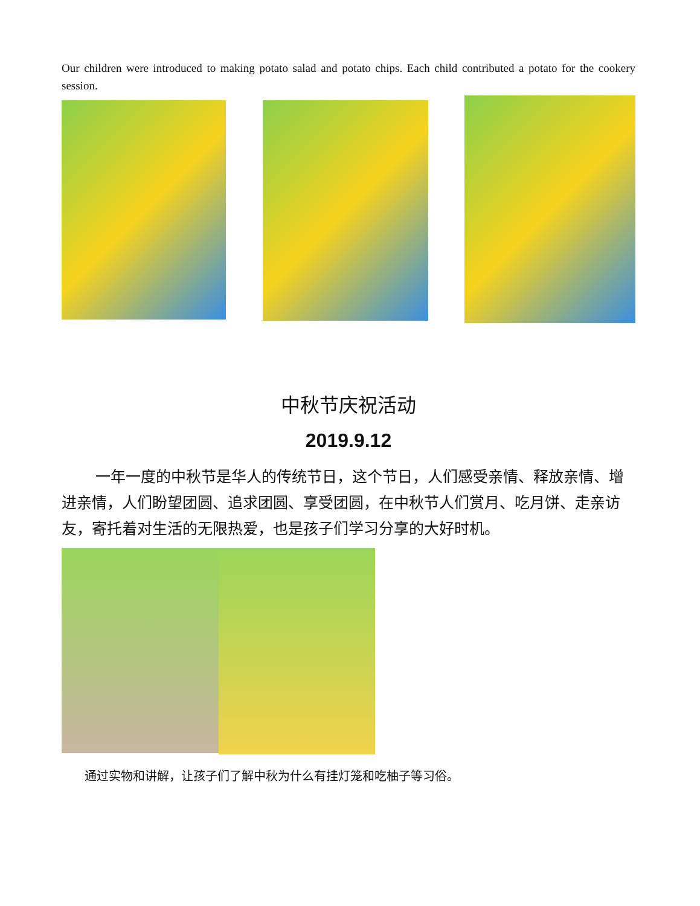Our children were introduced to making potato salad and potato chips. Each child contributed a potato for the cookery session.
中秋节庆祝活动
2019.9.12
一年一度的中秋节是华人的传统节日，这个节日，人们感受亲情、释放亲情、增进亲情，人们盼望团圆、追求团圆、享受团圆，在中秋节人们赏月、吃月饼、走亲访友，寄托着对生活的无限热爱，也是孩子们学习分享的大好时机。
通过实物和讲解，让孩子们了解中秋为什么有挂灯笼和吃柚子等习俗。